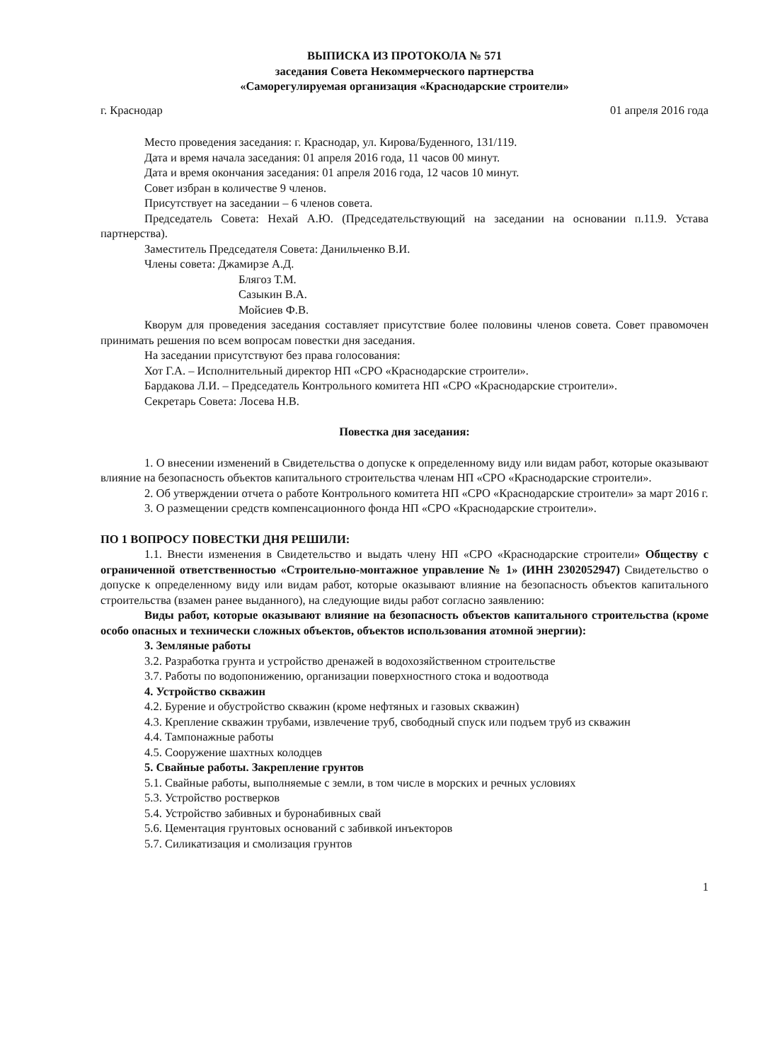ВЫПИСКА ИЗ ПРОТОКОЛА № 571
заседания Совета Некоммерческого партнерства
«Саморегулируемая организация «Краснодарские строители»
г. Краснодар 01 апреля 2016 года
Место проведения заседания: г. Краснодар, ул. Кирова/Буденного, 131/119.
Дата и время начала заседания: 01 апреля 2016 года, 11 часов 00 минут.
Дата и время окончания заседания: 01 апреля 2016 года, 12 часов 10 минут.
Совет избран в количестве 9 членов.
Присутствует на заседании – 6 членов совета.
Председатель Совета: Нехай А.Ю. (Председательствующий на заседании на основании п.11.9. Устава партнерства).
Заместитель Председателя Совета: Данильченко В.И.
Члены совета: Джамирзе А.Д.
Блягоз Т.М.
Сазыкин В.А.
Мойсиев Ф.В.
Кворум для проведения заседания составляет присутствие более половины членов совета. Совет правомочен принимать решения по всем вопросам повестки дня заседания.
На заседании присутствуют без права голосования:
Хот Г.А. – Исполнительный директор НП «СРО «Краснодарские строители».
Бардакова Л.И. – Председатель Контрольного комитета НП «СРО «Краснодарские строители».
Секретарь Совета: Лосева Н.В.
Повестка дня заседания:
1. О внесении изменений в Свидетельства о допуске к определенному виду или видам работ, которые оказывают влияние на безопасность объектов капитального строительства членам НП «СРО «Краснодарские строители».
2. Об утверждении отчета о работе Контрольного комитета НП «СРО «Краснодарские строители» за март 2016 г.
3. О размещении средств компенсационного фонда НП «СРО «Краснодарские строители».
ПО 1 ВОПРОСУ ПОВЕСТКИ ДНЯ РЕШИЛИ:
1.1. Внести изменения в Свидетельство и выдать члену НП «СРО «Краснодарские строители» Обществу с ограниченной ответственностью «Строительно-монтажное управление № 1» (ИНН 2302052947) Свидетельство о допуске к определенному виду или видам работ, которые оказывают влияние на безопасность объектов капитального строительства (взамен ранее выданного), на следующие виды работ согласно заявлению:
Виды работ, которые оказывают влияние на безопасность объектов капитального строительства (кроме особо опасных и технически сложных объектов, объектов использования атомной энергии):
3. Земляные работы
3.2. Разработка грунта и устройство дренажей в водохозяйственном строительстве
3.7. Работы по водопонижению, организации поверхностного стока и водоотвода
4. Устройство скважин
4.2. Бурение и обустройство скважин (кроме нефтяных и газовых скважин)
4.3. Крепление скважин трубами, извлечение труб, свободный спуск или подъем труб из скважин
4.4. Тампонажные работы
4.5. Сооружение шахтных колодцев
5. Свайные работы. Закрепление грунтов
5.1. Свайные работы, выполняемые с земли, в том числе в морских и речных условиях
5.3. Устройство ростверков
5.4. Устройство забивных и буронабивных свай
5.6. Цементация грунтовых оснований с забивкой инъекторов
5.7. Силикатизация и смолизация грунтов
1